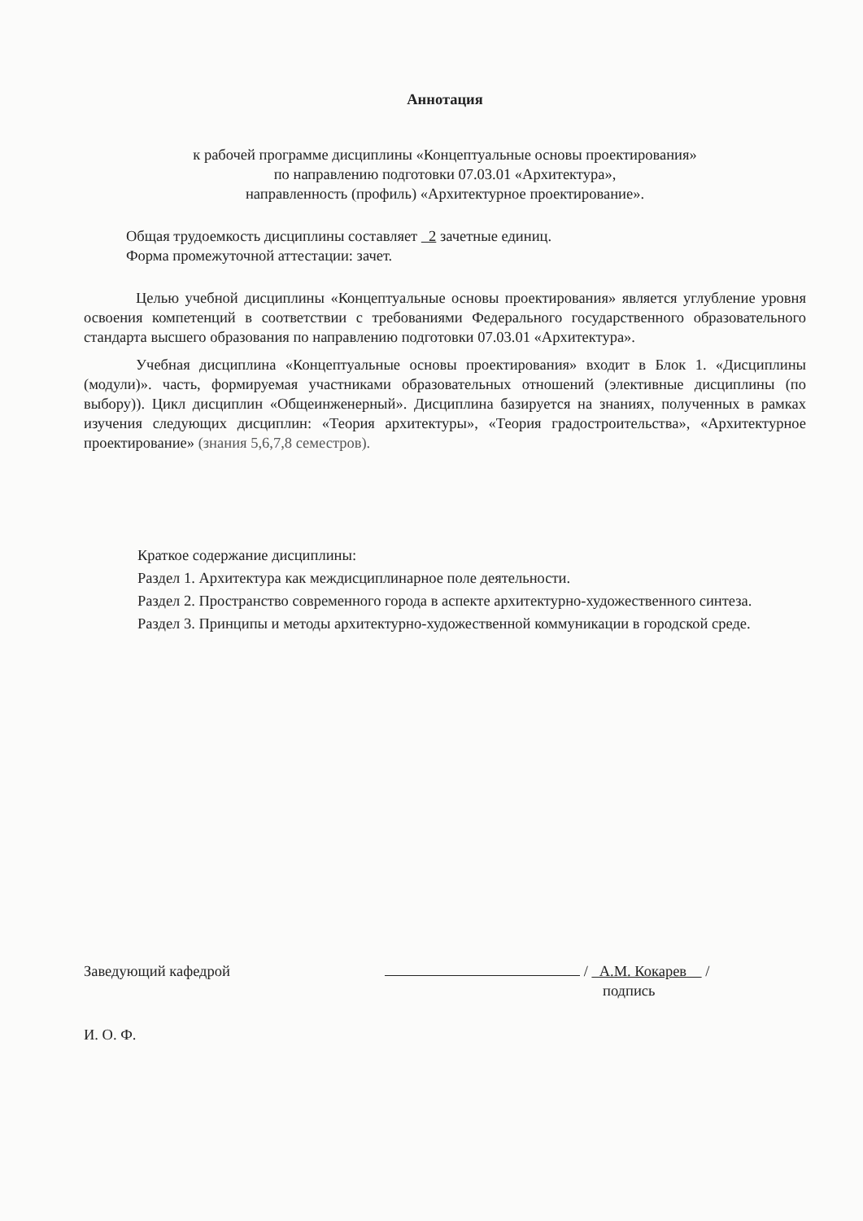Аннотация
к рабочей программе дисциплины «Концептуальные основы проектирования»
по направлению подготовки 07.03.01 «Архитектура»,
направленность (профиль) «Архитектурное проектирование».
Общая трудоемкость дисциплины составляет 2 зачетные единиц.
Форма промежуточной аттестации: зачет.
Целью учебной дисциплины «Концептуальные основы проектирования» является углубление уровня освоения компетенций в соответствии с требованиями Федерального государственного образовательного стандарта высшего образования по направлению подготовки 07.03.01 «Архитектура».
Учебная дисциплина «Концептуальные основы проектирования» входит в Блок 1. «Дисциплины (модули)». часть, формируемая участниками образовательных отношений (элективные дисциплины (по выбору)). Цикл дисциплин «Общеинженерный». Дисциплина базируется на знаниях, полученных в рамках изучения следующих дисциплин: «Теория архитектуры», «Теория градостроительства», «Архитектурное проектирование» (знания 5,6,7,8 семестров).
Краткое содержание дисциплины:
Раздел 1. Архитектура как междисциплинарное поле деятельности.
Раздел 2. Пространство современного города в аспекте архитектурно-художественного синтеза.
Раздел 3. Принципы и методы архитектурно-художественной коммуникации в городской среде.
Заведующий кафедрой
/ А.М. Кокарев /
подпись
И. О. Ф.